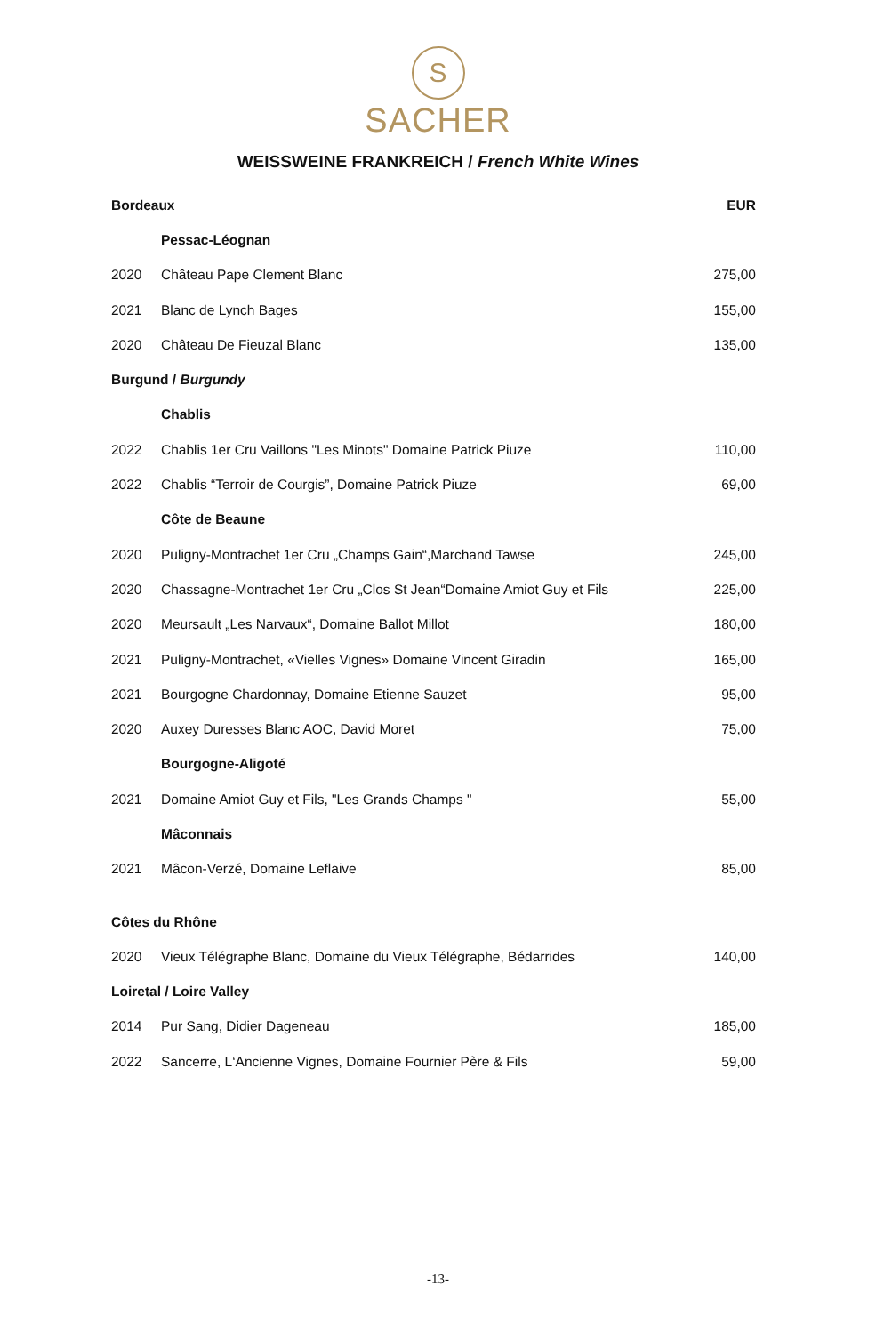S
SACHER
WEISSWEINE FRANKREICH / French White Wines
| Bordeaux | | EUR |
| --- | --- | --- |
| | Pessac-Léognan | |
| 2020 | Château Pape Clement Blanc | 275,00 |
| 2021 | Blanc de Lynch Bages | 155,00 |
| 2020 | Château De Fieuzal Blanc | 135,00 |
| Burgund / Burgundy | | |
| | Chablis | |
| 2022 | Chablis 1er Cru Vaillons "Les Minots" Domaine Patrick Piuze | 110,00 |
| 2022 | Chablis “Terroir de Courgis”, Domaine Patrick Piuze | 69,00 |
| | Côte de Beaune | |
| 2020 | Puligny-Montrachet 1er Cru „Champs Gain“,Marchand Tawse | 245,00 |
| 2020 | Chassagne-Montrachet 1er Cru „Clos St Jean“Domaine Amiot Guy et Fils | 225,00 |
| 2020 | Meursault „Les Narvaux“, Domaine Ballot Millot | 180,00 |
| 2021 | Puligny-Montrachet, «Vielles Vignes» Domaine Vincent Giradin | 165,00 |
| 2021 | Bourgogne Chardonnay, Domaine Etienne Sauzet | 95,00 |
| 2020 | Auxey Duresses Blanc AOC, David Moret | 75,00 |
| | Bourgogne-Aligoté | |
| 2021 | Domaine Amiot Guy et Fils, "Les Grands Champs " | 55,00 |
| | Mâconnais | |
| 2021 | Mâcon-Verzé, Domaine Leflaive | 85,00 |
| Côtes du Rhône | | |
| 2020 | Vieux Télégraphe Blanc, Domaine du Vieux Télégraphe, Bédarrides | 140,00 |
| Loiretal / Loire Valley | | |
| 2014 | Pur Sang, Didier Dageneau | 185,00 |
| 2022 | Sancerre, L‘Ancienne Vignes, Domaine Fournier Père & Fils | 59,00 |
-13-